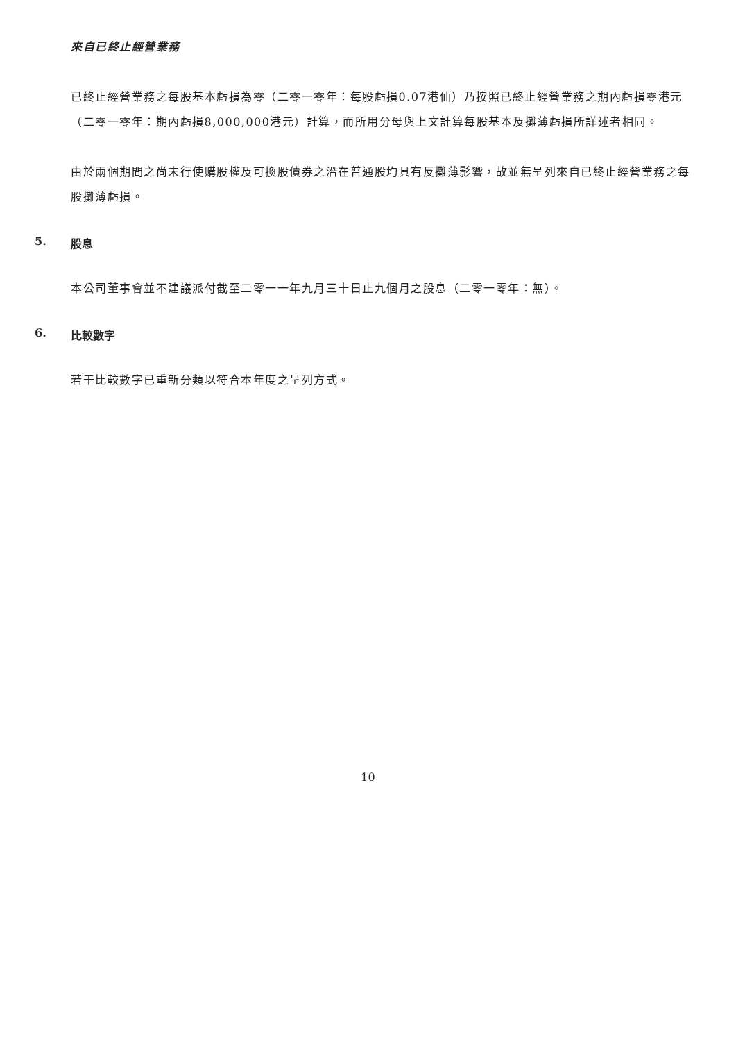來自已終止經營業務
已終止經營業務之每股基本虧損為零（二零一零年：每股虧損0.07港仙）乃按照已終止經營業務之期內虧損零港元（二零一零年：期內虧損8,000,000港元）計算，而所用分母與上文計算每股基本及攤薄虧損所詳述者相同。
由於兩個期間之尚未行使購股權及可換股債券之潛在普通股均具有反攤薄影響，故並無呈列來自已終止經營業務之每股攤薄虧損。
5. 股息
本公司董事會並不建議派付截至二零一一年九月三十日止九個月之股息（二零一零年：無）。
6. 比較數字
若干比較數字已重新分類以符合本年度之呈列方式。
10